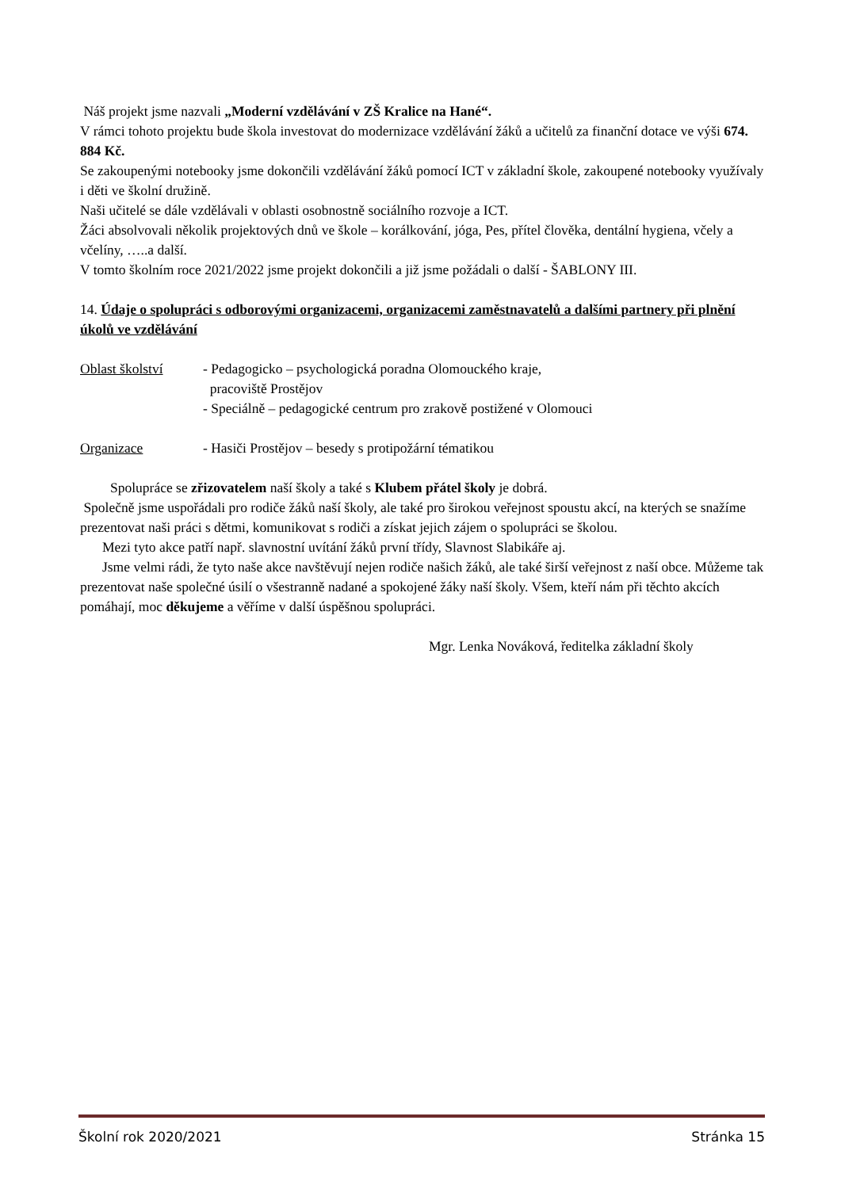Náš projekt jsme nazvali „Moderní vzdělávání v ZŠ Kralice na Hané“.
V rámci tohoto projektu bude škola investovat do modernizace vzdělávání žáků a učitelů za finanční dotace ve výši 674. 884 Kč.
Se zakoupenými notebooky jsme dokončili vzdělávání žáků pomocí ICT v základní škole, zakoupené notebooky využívaly i děti ve školní družině.
Naši učitelé se dále vzdělávali v oblasti osobnostně sociálního rozvoje a ICT.
Žáci absolvovali několik projektových dnů ve škole – korálkování, jóga, Pes, přítel člověka, dentální hygiena, včely a včelíny, …..a další.
V tomto školním roce 2021/2022 jsme projekt dokončili a již jsme požádali o další - ŠABLONY III.
14. Údaje o spolupráci s odborovými organizacemi, organizacemi zaměstnavatelů a dalšími partnery při plnění úkolů ve vzdělávání
Oblast školství - Pedagogicko – psychologická poradna Olomouckého kraje,
pracoviště Prostějov
- Speciálně – pedagogické centrum pro zrakově postižené v Olomouci
Organizace - Hasiči Prostějov – besedy s protipožární tématikou
Spolupráce se zřizovatelem naší školy a také s Klubem přátel školy je dobrá.
Společně jsme uspořádali pro rodiče žáků naší školy, ale také pro širokou veřejnost spoustu akcí, na kterých se snažíme prezentovat naši práci s dětmi, komunikovat s rodiči a získat jejich zájem o spolupráci se školou.
Mezi tyto akce patří např. slavnostní uvítání žáků první třídy, Slavnost Slabikáře aj.
Jsme velmi rádi, že tyto naše akce navštěvují nejen rodiče našich žáků, ale také širší veřejnost z naší obce. Můžeme tak prezentovat naše společné úsilí o všestranně nadané a spokojené žáky naší školy. Všem, kteří nám při těchto akcích pomáhají, moc děkujeme a věříme v další úspěšnou spolupráci.
Mgr. Lenka Nováková, ředitelka základní školy
Školní rok 2020/2021 Stránka 15